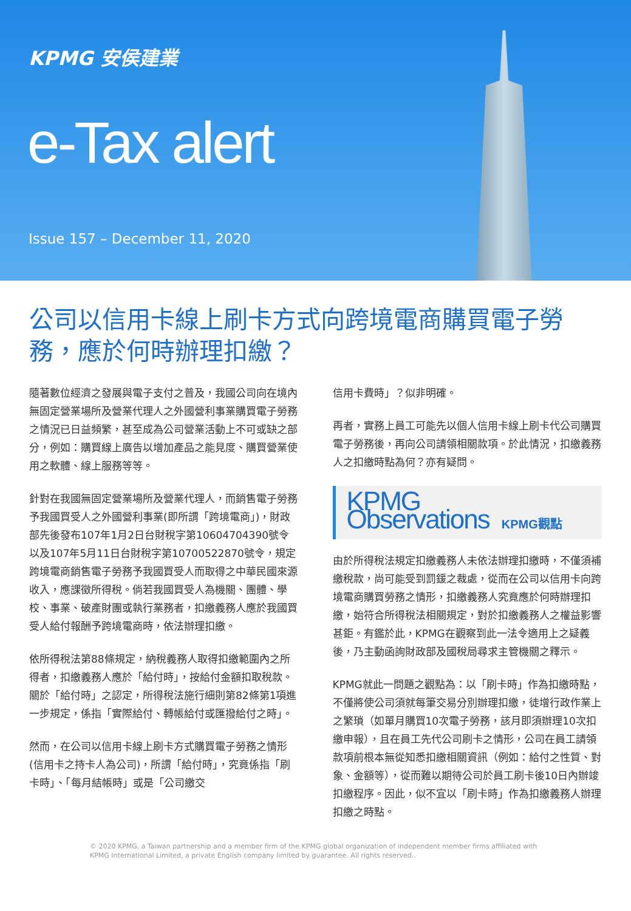KPMG 安侯建業
e-Tax alert
Issue 157 – December 11, 2020
公司以信用卡線上刷卡方式向跨境電商購買電子勞務，應於何時辦理扣繳？
隨著數位經濟之發展與電子支付之普及，我國公司向在境內無固定營業場所及營業代理人之外國營利事業購買電子勞務之情況已日益頻繁，甚至成為公司營業活動上不可或缺之部分，例如：購買線上廣告以增加產品之能見度、購買營業使用之軟體、線上服務等等。
針對在我國無固定營業場所及營業代理人，而銷售電子勞務予我國買受人之外國營利事業(即所謂「跨境電商」)，財政部先後發布107年1月2日台財稅字第10604704390號令以及107年5月11日台財稅字第10700522870號令，規定跨境電商銷售電子勞務予我國買受人而取得之中華民國來源收入，應課徵所得稅。倘若我國買受人為機關、團體、學校、事業、破產財團或執行業務者，扣繳義務人應於我國買受人給付報酬予跨境電商時，依法辦理扣繳。
依所得稅法第88條規定，納稅義務人取得扣繳範圍內之所得者，扣繳義務人應於「給付時」，按給付金額扣取稅款。關於「給付時」之認定，所得稅法施行細則第82條第1項進一步規定，係指「實際給付、轉帳給付或匯撥給付之時」。
然而，在公司以信用卡線上刷卡方式購買電子勞務之情形(信用卡之持卡人為公司)，所謂「給付時」，究竟係指「刷卡時」、「每月結帳時」或是「公司繳交
信用卡費時」？似非明確。
再者，實務上員工可能先以個人信用卡線上刷卡代公司購買電子勞務後，再向公司請領相關款項。於此情況，扣繳義務人之扣繳時點為何？亦有疑問。
KPMG Observations KPMG觀點
由於所得稅法規定扣繳義務人未依法辦理扣繳時，不僅須補繳稅款，尚可能受到罰鍰之裁處，從而在公司以信用卡向跨境電商購買勞務之情形，扣繳義務人究竟應於何時辦理扣繳，始符合所得稅法相關規定，對於扣繳義務人之權益影響甚鉅。有鑑於此，KPMG在觀察到此一法令適用上之疑義後，乃主動函詢財政部及國稅局尋求主管機關之釋示。
KPMG就此一問題之觀點為：以「刷卡時」作為扣繳時點，不僅將使公司須就每筆交易分別辦理扣繳，徒增行政作業上之繁瑣（如單月購買10次電子勞務，該月即須辦理10次扣繳申報），且在員工先代公司刷卡之情形，公司在員工請領款項前根本無從知悉扣繳相關資訊（例如：給付之性質、對象、金額等），從而難以期待公司於員工刷卡後10日內辦竣扣繳程序。因此，似不宜以「刷卡時」作為扣繳義務人辦理扣繳之時點。
© 2020 KPMG, a Taiwan partnership and a member firm of the KPMG global organization of independent member firms affiliated with KPMG International Limited, a private English company limited by guarantee. All rights reserved..